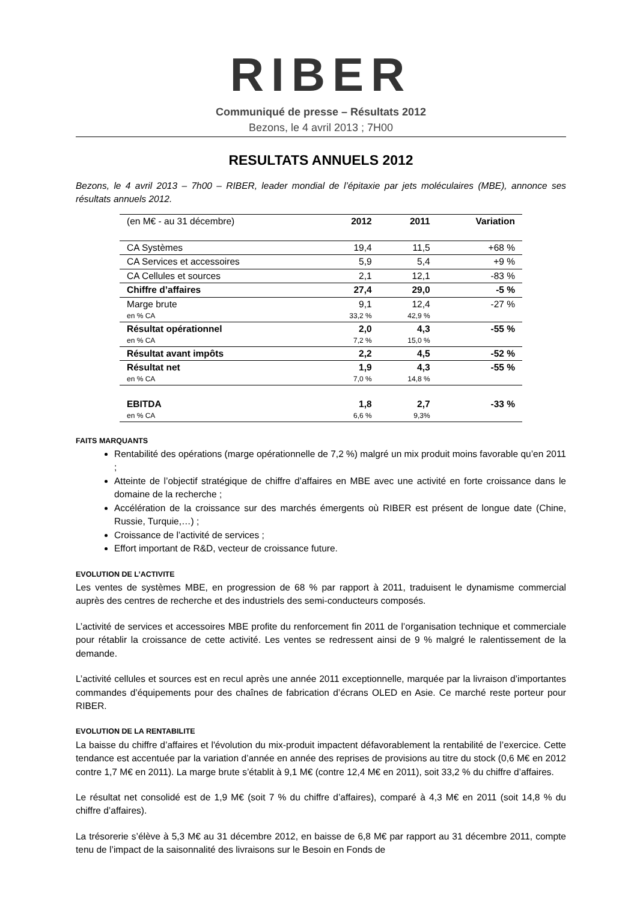RIBER
Communiqué de presse – Résultats 2012
Bezons, le 4 avril 2013 ; 7H00
RESULTATS ANNUELS 2012
Bezons, le 4 avril 2013 – 7h00 – RIBER, leader mondial de l’épitaxie par jets moléculaires (MBE), annonce ses résultats annuels 2012.
| (en M€ - au 31 décembre) | 2012 | 2011 | Variation |
| CA Systèmes | 19,4 | 11,5 | +68 % |
| CA Services et accessoires | 5,9 | 5,4 | +9 % |
| CA Cellules et sources | 2,1 | 12,1 | -83 % |
| Chiffre d’affaires | 27,4 | 29,0 | -5 % |
| Marge brute | 9,1 | 12,4 | -27 % |
| en % CA | 33,2 % | 42,9 % | |
| Résultat opérationnel | 2,0 | 4,3 | -55 % |
| en % CA | 7,2 % | 15,0 % | |
| Résultat avant impôts | 2,2 | 4,5 | -52 % |
| Résultat net | 1,9 | 4,3 | -55 % |
| en % CA | 7,0 % | 14,8 % | |
| EBITDA | 1,8 | 2,7 | -33 % |
| en % CA | 6,6 % | 9,3% | |
FAITS MARQUANTS
Rentabilité des opérations (marge opérationnelle de 7,2 %) malgré un mix produit moins favorable qu’en 2011 ;
Atteinte de l’objectif stratégique de chiffre d’affaires en MBE avec une activité en forte croissance dans le domaine de la recherche ;
Accélération de la croissance sur des marchés émergents où RIBER est présent de longue date (Chine, Russie, Turquie,…) ;
Croissance de l’activité de services ;
Effort important de R&D, vecteur de croissance future.
EVOLUTION DE L’ACTIVITE
Les ventes de systèmes MBE, en progression de 68 % par rapport à 2011, traduisent le dynamisme commercial auprès des centres de recherche et des industriels des semi-conducteurs composés.
L’activité de services et accessoires MBE profite du renforcement fin 2011 de l’organisation technique et commerciale pour rétablir la croissance de cette activité. Les ventes se redressent ainsi de 9 % malgré le ralentissement de la demande.
L’activité cellules et sources est en recul après une année 2011 exceptionnelle, marquée par la livraison d’importantes commandes d’équipements pour des chaînes de fabrication d’écrans OLED en Asie. Ce marché reste porteur pour RIBER.
EVOLUTION DE LA RENTABILITE
La baisse du chiffre d’affaires et l'évolution du mix-produit impactent défavorablement la rentabilité de l’exercice. Cette tendance est accentuée par la variation d’année en année des reprises de provisions au titre du stock (0,6 M€ en 2012 contre 1,7 M€ en 2011). La marge brute s’établit à 9,1 M€ (contre 12,4 M€ en 2011), soit 33,2 % du chiffre d’affaires.
Le résultat net consolidé est de 1,9 M€ (soit 7 % du chiffre d’affaires), comparé à 4,3 M€ en 2011 (soit 14,8 % du chiffre d’affaires).
La trésorerie s’élève à 5,3 M€ au 31 décembre 2012, en baisse de 6,8 M€ par rapport au 31 décembre 2011, compte tenu de l’impact de la saisonnalité des livraisons sur le Besoin en Fonds de